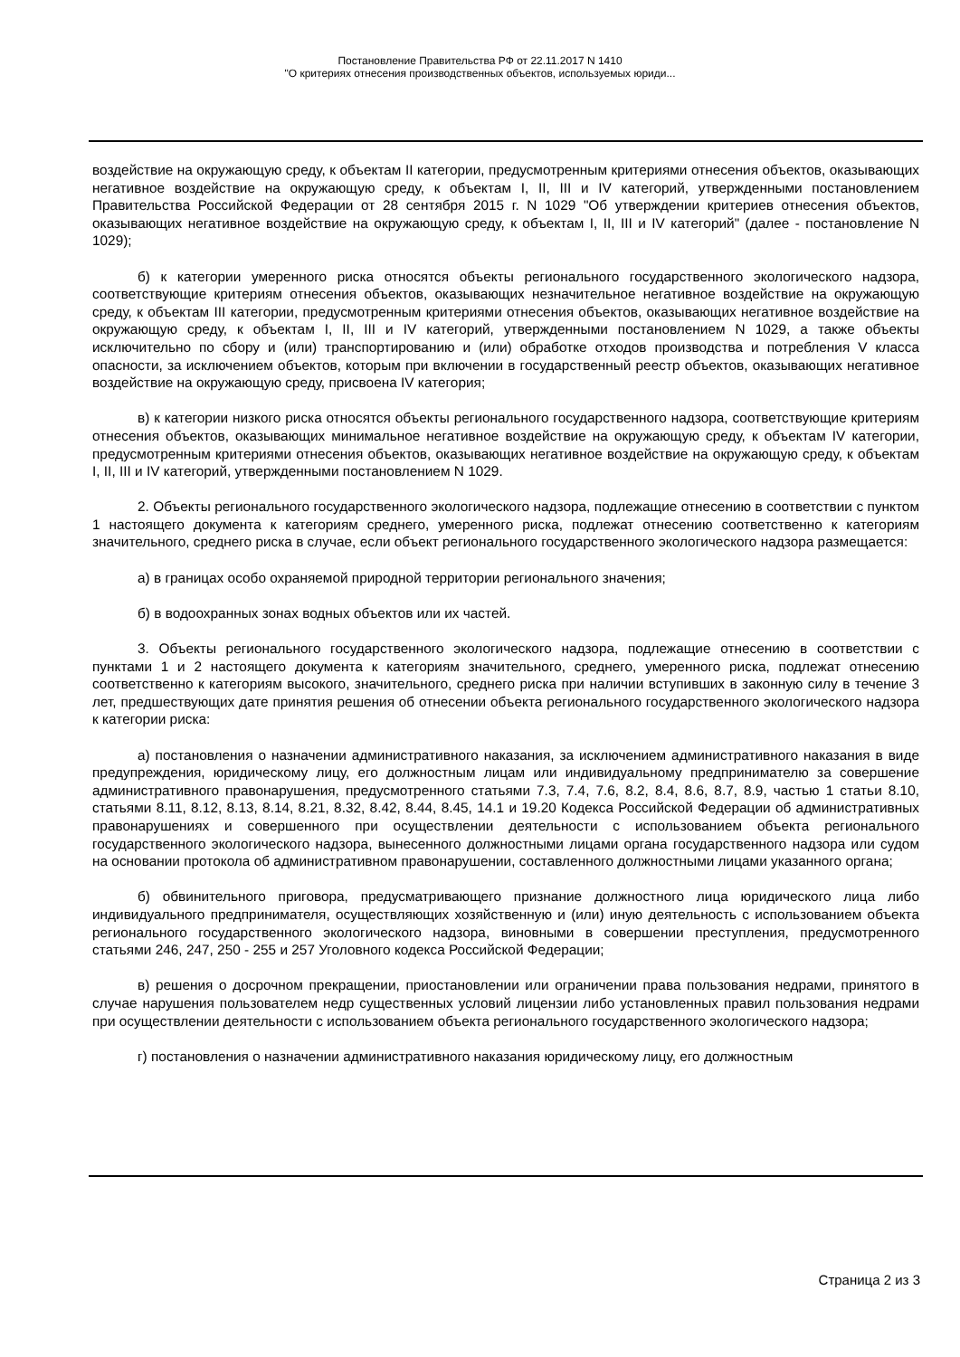Постановление Правительства РФ от 22.11.2017 N 1410
"О критериях отнесения производственных объектов, используемых юриди...
воздействие на окружающую среду, к объектам II категории, предусмотренным критериями отнесения объектов, оказывающих негативное воздействие на окружающую среду, к объектам I, II, III и IV категорий, утвержденными постановлением Правительства Российской Федерации от 28 сентября 2015 г. N 1029 "Об утверждении критериев отнесения объектов, оказывающих негативное воздействие на окружающую среду, к объектам I, II, III и IV категорий" (далее - постановление N 1029);
б) к категории умеренного риска относятся объекты регионального государственного экологического надзора, соответствующие критериям отнесения объектов, оказывающих незначительное негативное воздействие на окружающую среду, к объектам III категории, предусмотренным критериями отнесения объектов, оказывающих негативное воздействие на окружающую среду, к объектам I, II, III и IV категорий, утвержденными постановлением N 1029, а также объекты исключительно по сбору и (или) транспортированию и (или) обработке отходов производства и потребления V класса опасности, за исключением объектов, которым при включении в государственный реестр объектов, оказывающих негативное воздействие на окружающую среду, присвоена IV категория;
в) к категории низкого риска относятся объекты регионального государственного надзора, соответствующие критериям отнесения объектов, оказывающих минимальное негативное воздействие на окружающую среду, к объектам IV категории, предусмотренным критериями отнесения объектов, оказывающих негативное воздействие на окружающую среду, к объектам I, II, III и IV категорий, утвержденными постановлением N 1029.
2. Объекты регионального государственного экологического надзора, подлежащие отнесению в соответствии с пунктом 1 настоящего документа к категориям среднего, умеренного риска, подлежат отнесению соответственно к категориям значительного, среднего риска в случае, если объект регионального государственного экологического надзора размещается:
а) в границах особо охраняемой природной территории регионального значения;
б) в водоохранных зонах водных объектов или их частей.
3. Объекты регионального государственного экологического надзора, подлежащие отнесению в соответствии с пунктами 1 и 2 настоящего документа к категориям значительного, среднего, умеренного риска, подлежат отнесению соответственно к категориям высокого, значительного, среднего риска при наличии вступивших в законную силу в течение 3 лет, предшествующих дате принятия решения об отнесении объекта регионального государственного экологического надзора к категории риска:
а) постановления о назначении административного наказания, за исключением административного наказания в виде предупреждения, юридическому лицу, его должностным лицам или индивидуальному предпринимателю за совершение административного правонарушения, предусмотренного статьями 7.3, 7.4, 7.6, 8.2, 8.4, 8.6, 8.7, 8.9, частью 1 статьи 8.10, статьями 8.11, 8.12, 8.13, 8.14, 8.21, 8.32, 8.42, 8.44, 8.45, 14.1 и 19.20 Кодекса Российской Федерации об административных правонарушениях и совершенного при осуществлении деятельности с использованием объекта регионального государственного экологического надзора, вынесенного должностными лицами органа государственного надзора или судом на основании протокола об административном правонарушении, составленного должностными лицами указанного органа;
б) обвинительного приговора, предусматривающего признание должностного лица юридического лица либо индивидуального предпринимателя, осуществляющих хозяйственную и (или) иную деятельность с использованием объекта регионального государственного экологического надзора, виновными в совершении преступления, предусмотренного статьями 246, 247, 250 - 255 и 257 Уголовного кодекса Российской Федерации;
в) решения о досрочном прекращении, приостановлении или ограничении права пользования недрами, принятого в случае нарушения пользователем недр существенных условий лицензии либо установленных правил пользования недрами при осуществлении деятельности с использованием объекта регионального государственного экологического надзора;
г) постановления о назначении административного наказания юридическому лицу, его должностным
Страница 2 из 3